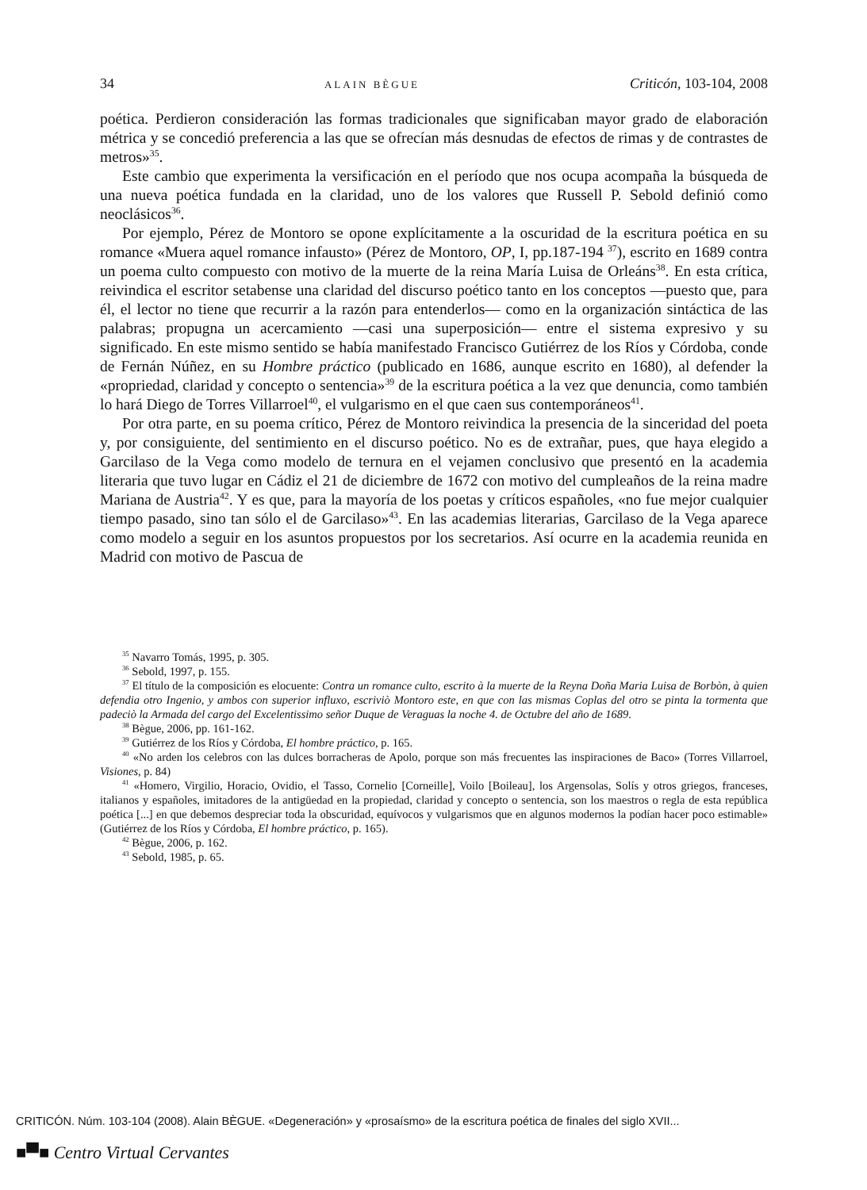34 ALAIN BÈGUE Criticón, 103-104, 2008
poética. Perdieron consideración las formas tradicionales que significaban mayor grado de elaboración métrica y se concedió preferencia a las que se ofrecían más desnudas de efectos de rimas y de contrastes de metros»<sup>35</sup>.
Este cambio que experimenta la versificación en el período que nos ocupa acompaña la búsqueda de una nueva poética fundada en la claridad, uno de los valores que Russell P. Sebold definió como neoclásicos<sup>36</sup>.
Por ejemplo, Pérez de Montoro se opone explícitamente a la oscuridad de la escritura poética en su romance «Muera aquel romance infausto» (Pérez de Montoro, OP, I, pp.187-194 <sup>37</sup>), escrito en 1689 contra un poema culto compuesto con motivo de la muerte de la reina María Luisa de Orleáns<sup>38</sup>. En esta crítica, reivindica el escritor setabense una claridad del discurso poético tanto en los conceptos —puesto que, para él, el lector no tiene que recurrir a la razón para entenderlos— como en la organización sintáctica de las palabras; propugna un acercamiento —casi una superposición— entre el sistema expresivo y su significado. En este mismo sentido se había manifestado Francisco Gutiérrez de los Ríos y Córdoba, conde de Fernán Núñez, en su Hombre práctico (publicado en 1686, aunque escrito en 1680), al defender la «propriedad, claridad y concepto o sentencia»<sup>39</sup> de la escritura poética a la vez que denuncia, como también lo hará Diego de Torres Villarroel<sup>40</sup>, el vulgarismo en el que caen sus contemporáneos<sup>41</sup>.
Por otra parte, en su poema crítico, Pérez de Montoro reivindica la presencia de la sinceridad del poeta y, por consiguiente, del sentimiento en el discurso poético. No es de extrañar, pues, que haya elegido a Garcilaso de la Vega como modelo de ternura en el vejamen conclusivo que presentó en la academia literaria que tuvo lugar en Cádiz el 21 de diciembre de 1672 con motivo del cumpleaños de la reina madre Mariana de Austria<sup>42</sup>. Y es que, para la mayoría de los poetas y críticos españoles, «no fue mejor cualquier tiempo pasado, sino tan sólo el de Garcilaso»<sup>43</sup>. En las academias literarias, Garcilaso de la Vega aparece como modelo a seguir en los asuntos propuestos por los secretarios. Así ocurre en la academia reunida en Madrid con motivo de Pascua de
<sup>35</sup> Navarro Tomás, 1995, p. 305.
<sup>36</sup> Sebold, 1997, p. 155.
<sup>37</sup> El título de la composición es elocuente: Contra un romance culto, escrito à la muerte de la Reyna Doña Maria Luisa de Borbòn, à quien defendia otro Ingenio, y ambos con superior influxo, escriviò Montoro este, en que con las mismas Coplas del otro se pinta la tormenta que padeciò la Armada del cargo del Excelentissimo señor Duque de Veraguas la noche 4. de Octubre del año de 1689.
<sup>38</sup> Bègue, 2006, pp. 161-162.
<sup>39</sup> Gutiérrez de los Ríos y Córdoba, El hombre práctico, p. 165.
<sup>40</sup> «No arden los celebros con las dulces borracheras de Apolo, porque son más frecuentes las inspiraciones de Baco» (Torres Villarroel, Visiones, p. 84)
<sup>41</sup> «Homero, Virgilio, Horacio, Ovidio, el Tasso, Cornelio [Corneille], Voilo [Boileau], los Argensolas, Solís y otros griegos, franceses, italianos y españoles, imitadores de la antigüedad en la propiedad, claridad y concepto o sentencia, son los maestros o regla de esta república poética [...] en que debemos despreciar toda la obscuridad, equívocos y vulgarismos que en algunos modernos la podían hacer poco estimable» (Gutiérrez de los Ríos y Córdoba, El hombre práctico, p. 165).
<sup>42</sup> Bègue, 2006, p. 162.
<sup>43</sup> Sebold, 1985, p. 65.
CRITICÓN. Núm. 103-104 (2008). Alain BÈGUE. «Degeneración» y «prosaísmo» de la escritura poética de finales del siglo XVII...
■▀■ Centro Virtual Cervantes